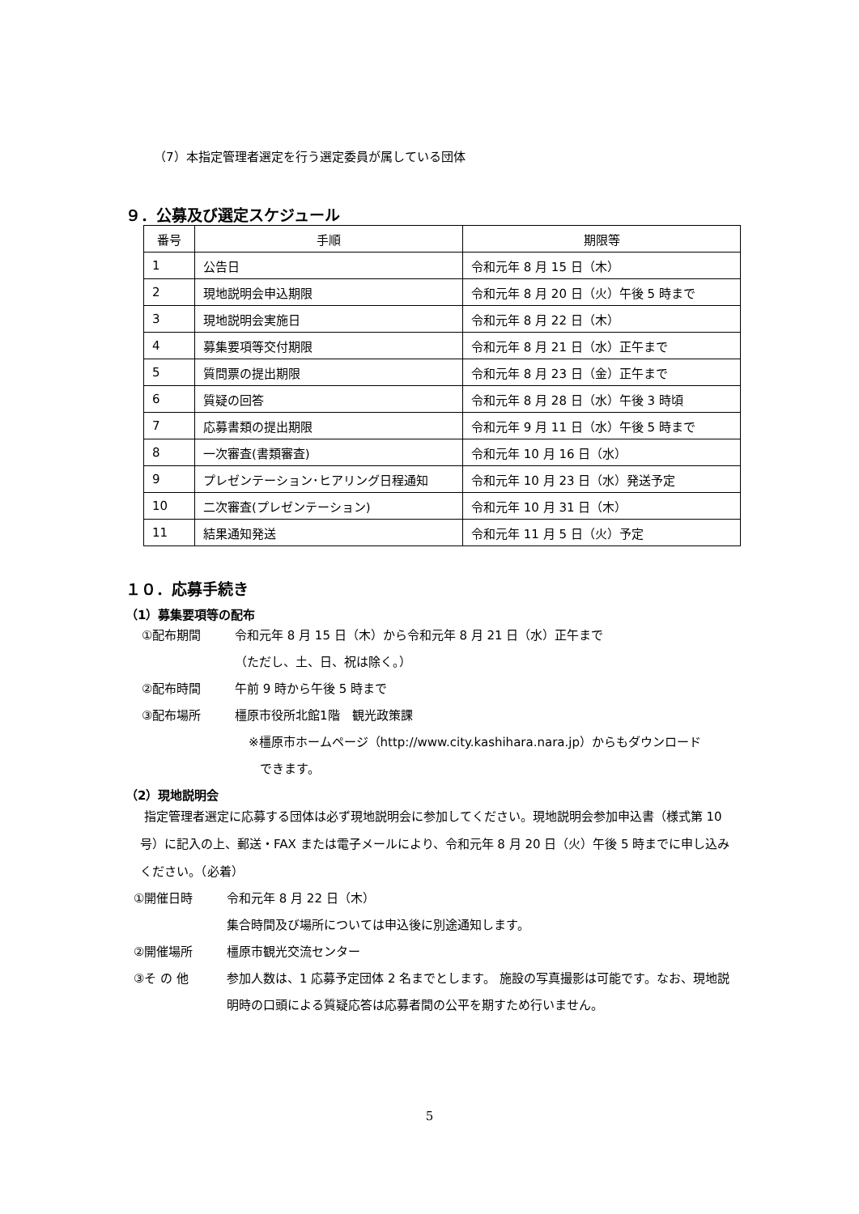（7）本指定管理者選定を行う選定委員が属している団体
９．公募及び選定スケジュール
| 番号 | 手順 | 期限等 |
| --- | --- | --- |
| 1 | 公告日 | 令和元年 8 月 15 日（木） |
| 2 | 現地説明会申込期限 | 令和元年 8 月 20 日（火）午後 5 時まで |
| 3 | 現地説明会実施日 | 令和元年 8 月 22 日（木） |
| 4 | 募集要項等交付期限 | 令和元年 8 月 21 日（水）正午まで |
| 5 | 質問票の提出期限 | 令和元年 8 月 23 日（金）正午まで |
| 6 | 質疑の回答 | 令和元年 8 月 28 日（水）午後 3 時頃 |
| 7 | 応募書類の提出期限 | 令和元年 9 月 11 日（水）午後 5 時まで |
| 8 | 一次審査(書類審査) | 令和元年 10 月 16 日（水） |
| 9 | プレゼンテーション･ヒアリング日程通知 | 令和元年 10 月 23 日（水）発送予定 |
| 10 | 二次審査(プレゼンテーション) | 令和元年 10 月 31 日（木） |
| 11 | 結果通知発送 | 令和元年 11 月 5 日（火）予定 |
１０．応募手続き
（1）募集要項等の配布
①配布期間 令和元年 8 月 15 日（木）から令和元年 8 月 21 日（水）正午まで
（ただし、土、日、祝は除く。）
②配布時間 午前 9 時から午後 5 時まで
③配布場所 橿原市役所北館1階　観光政策課
※橿原市ホームページ（http://www.city.kashihara.nara.jp）からもダウンロード
できます。
（2）現地説明会
指定管理者選定に応募する団体は必ず現地説明会に参加してください。現地説明会参加申込書（様式第 10 号）に記入の上、郵送・FAX または電子メールにより、令和元年 8 月 20 日（火）午後 5 時までに申し込みください。（必着）
①開催日時 令和元年 8 月 22 日（木）
集合時間及び場所については申込後に別途通知します。
②開催場所 橿原市観光交流センター
③そ の 他 参加人数は、1 応募予定団体 2 名までとします。 施設の写真撮影は可能です。なお、現地説明時の口頭による質疑応答は応募者間の公平を期すため行いません。
5